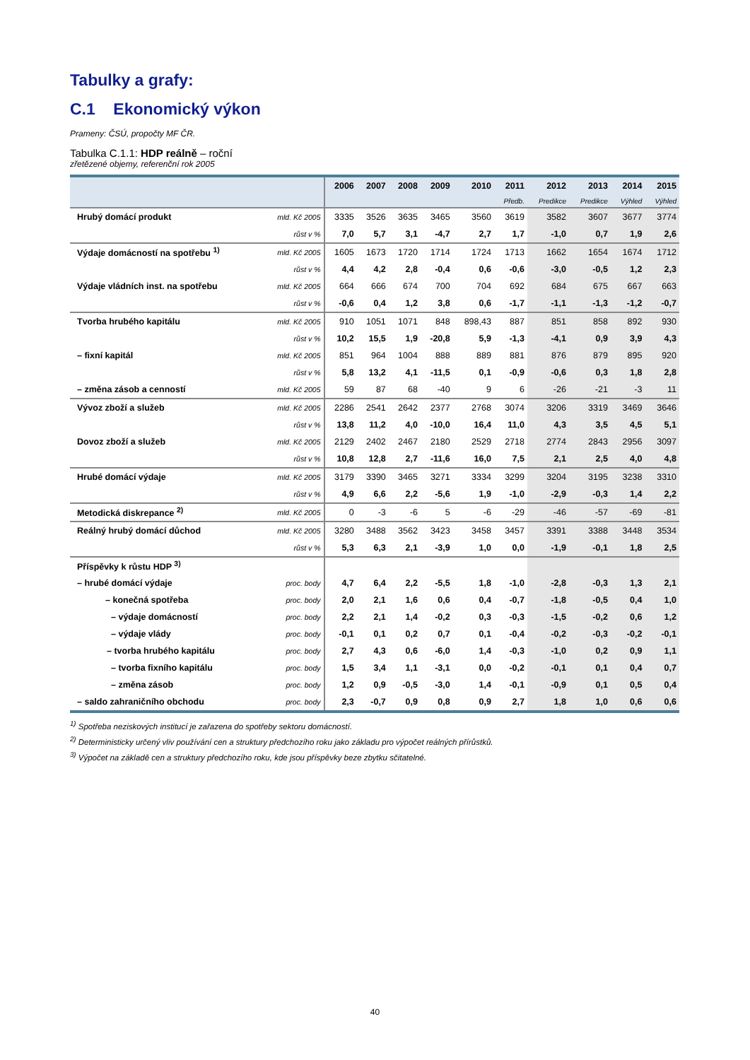Tabulky a grafy:
C.1 Ekonomický výkon
Prameny: ČSÚ, propočty MF ČR.
Tabulka C.1.1: HDP reálně – roční
zřetězené objemy, referenční rok 2005
| | | 2006 | 2007 | 2008 | 2009 | 2010 | 2011 | 2012 | 2013 | 2014 | 2015 |
| --- | --- | --- | --- | --- | --- | --- | --- | --- | --- | --- | --- |
| | | | | | | | Předb. | Predikce | Predikce | Výhled | Výhled |
| Hrubý domácí produkt | mld. Kč 2005 | 3335 | 3526 | 3635 | 3465 | 3560 | 3619 | 3582 | 3607 | 3677 | 3774 |
| | růst v % | 7,0 | 5,7 | 3,1 | -4,7 | 2,7 | 1,7 | -1,0 | 0,7 | 1,9 | 2,6 |
| Výdaje domácností na spotřebu <sup>1)</sup> | mld. Kč 2005 | 1605 | 1673 | 1720 | 1714 | 1724 | 1713 | 1662 | 1654 | 1674 | 1712 |
| | růst v % | 4,4 | 4,2 | 2,8 | -0,4 | 0,6 | -0,6 | -3,0 | -0,5 | 1,2 | 2,3 |
| Výdaje vládních inst. na spotřebu | mld. Kč 2005 | 664 | 666 | 674 | 700 | 704 | 692 | 684 | 675 | 667 | 663 |
| | růst v % | -0,6 | 0,4 | 1,2 | 3,8 | 0,6 | -1,7 | -1,1 | -1,3 | -1,2 | -0,7 |
| Tvorba hrubého kapitálu | mld. Kč 2005 | 910 | 1051 | 1071 | 848 | 898,43 | 887 | 851 | 858 | 892 | 930 |
| | růst v % | 10,2 | 15,5 | 1,9 | -20,8 | 5,9 | -1,3 | -4,1 | 0,9 | 3,9 | 4,3 |
| – fixní kapitál | mld. Kč 2005 | 851 | 964 | 1004 | 888 | 889 | 881 | 876 | 879 | 895 | 920 |
| | růst v % | 5,8 | 13,2 | 4,1 | -11,5 | 0,1 | -0,9 | -0,6 | 0,3 | 1,8 | 2,8 |
| – změna zásob a cenností | mld. Kč 2005 | 59 | 87 | 68 | -40 | 9 | 6 | -26 | -21 | -3 | 11 |
| Vývoz zboží a služeb | mld. Kč 2005 | 2286 | 2541 | 2642 | 2377 | 2768 | 3074 | 3206 | 3319 | 3469 | 3646 |
| | růst v % | 13,8 | 11,2 | 4,0 | -10,0 | 16,4 | 11,0 | 4,3 | 3,5 | 4,5 | 5,1 |
| Dovoz zboží a služeb | mld. Kč 2005 | 2129 | 2402 | 2467 | 2180 | 2529 | 2718 | 2774 | 2843 | 2956 | 3097 |
| | růst v % | 10,8 | 12,8 | 2,7 | -11,6 | 16,0 | 7,5 | 2,1 | 2,5 | 4,0 | 4,8 |
| Hrubé domácí výdaje | mld. Kč 2005 | 3179 | 3390 | 3465 | 3271 | 3334 | 3299 | 3204 | 3195 | 3238 | 3310 |
| | růst v % | 4,9 | 6,6 | 2,2 | -5,6 | 1,9 | -1,0 | -2,9 | -0,3 | 1,4 | 2,2 |
| Metodická diskrepance <sup>2)</sup> | mld. Kč 2005 | 0 | -3 | -6 | 5 | -6 | -29 | -46 | -57 | -69 | -81 |
| Reálný hrubý domácí důchod | mld. Kč 2005 | 3280 | 3488 | 3562 | 3423 | 3458 | 3457 | 3391 | 3388 | 3448 | 3534 |
| | růst v % | 5,3 | 6,3 | 2,1 | -3,9 | 1,0 | 0,0 | -1,9 | -0,1 | 1,8 | 2,5 |
| Příspěvky k růstu HDP <sup>3)</sup> | | | | | | | | | | | |
| – hrubé domácí výdaje | proc. body | 4,7 | 6,4 | 2,2 | -5,5 | 1,8 | -1,0 | -2,8 | -0,3 | 1,3 | 2,1 |
| – konečná spotřeba | proc. body | 2,0 | 2,1 | 1,6 | 0,6 | 0,4 | -0,7 | -1,8 | -0,5 | 0,4 | 1,0 |
| – výdaje domácností | proc. body | 2,2 | 2,1 | 1,4 | -0,2 | 0,3 | -0,3 | -1,5 | -0,2 | 0,6 | 1,2 |
| – výdaje vlády | proc. body | -0,1 | 0,1 | 0,2 | 0,7 | 0,1 | -0,4 | -0,2 | -0,3 | -0,2 | -0,1 |
| – tvorba hrubého kapitálu | proc. body | 2,7 | 4,3 | 0,6 | -6,0 | 1,4 | -0,3 | -1,0 | 0,2 | 0,9 | 1,1 |
| – tvorba fixního kapitálu | proc. body | 1,5 | 3,4 | 1,1 | -3,1 | 0,0 | -0,2 | -0,1 | 0,1 | 0,4 | 0,7 |
| – změna zásob | proc. body | 1,2 | 0,9 | -0,5 | -3,0 | 1,4 | -0,1 | -0,9 | 0,1 | 0,5 | 0,4 |
| – saldo zahraničního obchodu | proc. body | 2,3 | -0,7 | 0,9 | 0,8 | 0,9 | 2,7 | 1,8 | 1,0 | 0,6 | 0,6 |
<sup>1)</sup> Spotřeba neziskových institucí je zařazena do spotřeby sektoru domácností.
<sup>2)</sup> Deterministicky určený vliv používání cen a struktury předchozího roku jako základu pro výpočet reálných přírůstků.
<sup>3)</sup> Výpočet na základě cen a struktury předchozího roku, kde jsou příspěvky beze zbytku sčitatelné.
40